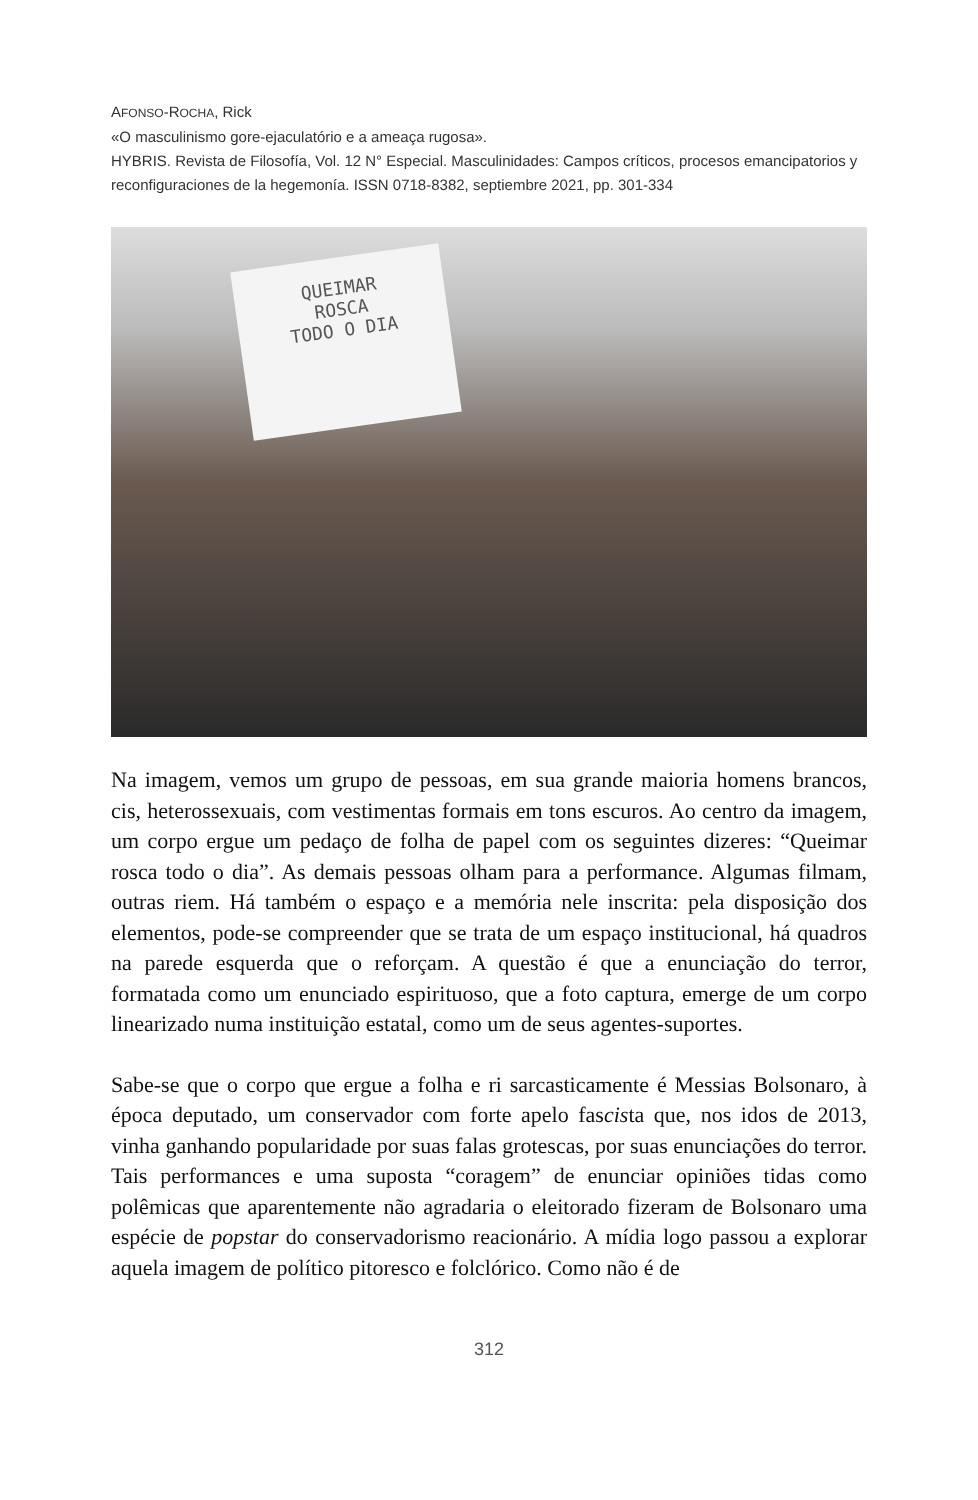AFONSO-ROCHA, Rick
«O masculinismo gore-ejaculatório e a ameaça rugosa».
HYBRIS. Revista de Filosofía, Vol. 12 N° Especial. Masculinidades: Campos críticos, procesos emancipatorios y reconfiguraciones de la hegemonía. ISSN 0718-8382, septiembre 2021, pp. 301-334
QUEIMAR
ROSCA
TODO O DIA
Na imagem, vemos um grupo de pessoas, em sua grande maioria homens brancos, cis, heterossexuais, com vestimentas formais em tons escuros. Ao centro da imagem, um corpo ergue um pedaço de folha de papel com os seguintes dizeres: “Queimar rosca todo o dia”. As demais pessoas olham para a performance. Algumas filmam, outras riem. Há também o espaço e a memória nele inscrita: pela disposição dos elementos, pode-se compreender que se trata de um espaço institucional, há quadros na parede esquerda que o reforçam. A questão é que a enunciação do terror, formatada como um enunciado espirituoso, que a foto captura, emerge de um corpo linearizado numa instituição estatal, como um de seus agentes-suportes.
Sabe-se que o corpo que ergue a folha e ri sarcasticamente é Messias Bolsonaro, à época deputado, um conservador com forte apelo fascista que, nos idos de 2013, vinha ganhando popularidade por suas falas grotescas, por suas enunciações do terror. Tais performances e uma suposta “coragem” de enunciar opiniões tidas como polêmicas que aparentemente não agradaria o eleitorado fizeram de Bolsonaro uma espécie de popstar do conservadorismo reacionário. A mídia logo passou a explorar aquela imagem de político pitoresco e folclórico. Como não é de
312